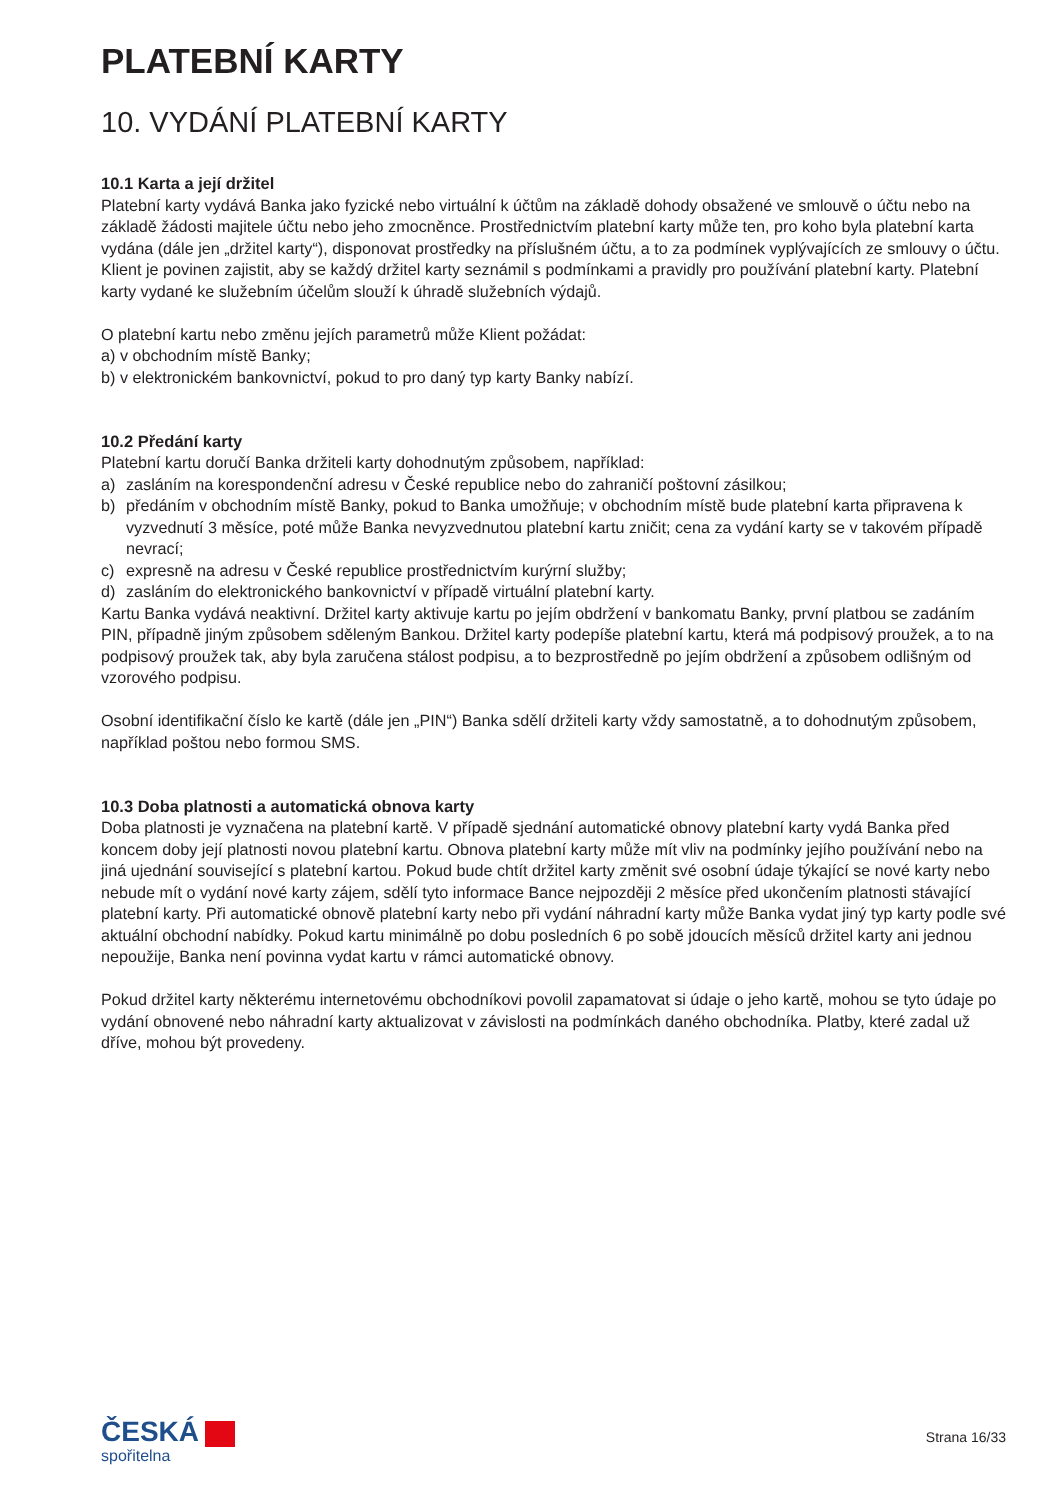PLATEBNÍ KARTY
10. VYDÁNÍ PLATEBNÍ KARTY
10.1 Karta a její držitel
Platební karty vydává Banka jako fyzické nebo virtuální k účtům na základě dohody obsažené ve smlouvě o účtu nebo na základě žádosti majitele účtu nebo jeho zmocněnce. Prostřednictvím platební karty může ten, pro koho byla platební karta vydána (dále jen „držitel karty“), disponovat prostředky na příslušném účtu, a to za podmínek vyplývajících ze smlouvy o účtu. Klient je povinen zajistit, aby se každý držitel karty seznámil s podmínkami a pravidly pro používání platební karty. Platební karty vydané ke služebním účelům slouží k úhradě služebních výdajů.
O platební kartu nebo změnu jejích parametrů může Klient požádat:
a) v obchodním místě Banky;
b) v elektronickém bankovnictví, pokud to pro daný typ karty Banky nabízí.
10.2 Předání karty
Platební kartu doručí Banka držiteli karty dohodnutým způsobem, například:
a) zasláním na korespondenční adresu v České republice nebo do zahraničí poštovní zásilkou;
b) předáním v obchodním místě Banky, pokud to Banka umožňuje; v obchodním místě bude platební karta připravena k vyzvednutí 3 měsíce, poté může Banka nevyzvednutou platební kartu zničit; cena za vydání karty se v takovém případě nevrací;
c) expresně na adresu v České republice prostřednictvím kurýrní služby;
d) zasláním do elektronického bankovnictví v případě virtuální platební karty.
Kartu Banka vydává neaktivní. Držitel karty aktivuje kartu po jejím obdržení v bankomatu Banky, první platbou se zadáním PIN, případně jiným způsobem sděleným Bankou. Držitel karty podepíše platební kartu, která má podpisový proužek, a to na podpisový proužek tak, aby byla zaručena stálost podpisu, a to bezprostředně po jejím obdržení a způsobem odlišným od vzorového podpisu.
Osobní identifikační číslo ke kartě (dále jen „PIN“) Banka sdělí držiteli karty vždy samostatně, a to dohodnutým způsobem, například poštou nebo formou SMS.
10.3 Doba platnosti a automatická obnova karty
Doba platnosti je vyznačena na platební kartě. V případě sjednání automatické obnovy platební karty vydá Banka před koncem doby její platnosti novou platební kartu. Obnova platební karty může mít vliv na podmínky jejího používání nebo na jiná ujednání související s platební kartou. Pokud bude chtít držitel karty změnit své osobní údaje týkající se nové karty nebo nebude mít o vydání nové karty zájem, sdělí tyto informace Bance nejpozději 2 měsíce před ukončením platnosti stávající platební karty. Při automatické obnově platební karty nebo při vydání náhradní karty může Banka vydat jiný typ karty podle své aktuální obchodní nabídky. Pokud kartu minimálně po dobu posledních 6 po sobě jdoucích měsíců držitel karty ani jednou nepoužije, Banka není povinna vydat kartu v rámci automatické obnovy.
Pokud držitel karty některému internetovému obchodníkovi povolil zapamatovat si údaje o jeho kartě, mohou se tyto údaje po vydání obnovené nebo náhradní karty aktualizovat v závislosti na podmínkách daného obchodníka. Platby, které zadal už dříve, mohou být provedeny.
ČESKÁ
spořitelna
Strana 16/33